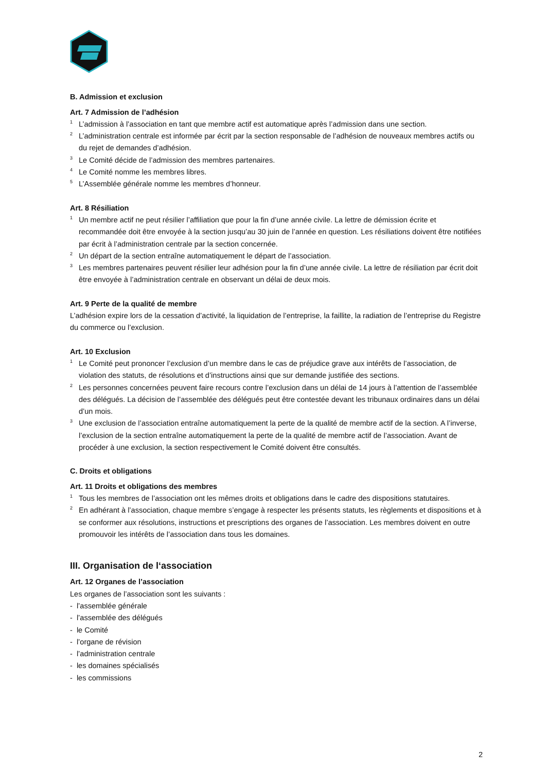B. Admission et exclusion
Art. 7 Admission de l’adhésion
<sup>1</sup> L’admission à l’association en tant que membre actif est automatique après l’admission dans une section.
<sup>2</sup> L’administration centrale est informée par écrit par la section responsable de l’adhésion de nouveaux membres actifs ou du rejet de demandes d’adhésion.
<sup>3</sup> Le Comité décide de l’admission des membres partenaires.
<sup>4</sup> Le Comité nomme les membres libres.
<sup>5</sup> L’Assemblée générale nomme les membres d’honneur.
Art. 8 Résiliation
<sup>1</sup> Un membre actif ne peut résilier l’affiliation que pour la fin d’une année civile. La lettre de démission écrite et recommandée doit être envoyée à la section jusqu’au 30 juin de l’année en question. Les résiliations doivent être notifiées par écrit à l’administration centrale par la section concernée.
<sup>2</sup> Un départ de la section entraîne automatiquement le départ de l’association.
<sup>3</sup> Les membres partenaires peuvent résilier leur adhésion pour la fin d’une année civile. La lettre de résiliation par écrit doit être envoyée à l’administration centrale en observant un délai de deux mois.
Art. 9 Perte de la qualité de membre
L’adhésion expire lors de la cessation d’activité, la liquidation de l’entreprise, la faillite, la radiation de l’entreprise du Registre du commerce ou l’exclusion.
Art. 10 Exclusion
<sup>1</sup> Le Comité peut prononcer l’exclusion d’un membre dans le cas de préjudice grave aux intérêts de l’association, de violation des statuts, de résolutions et d’instructions ainsi que sur demande justifiée des sections.
<sup>2</sup> Les personnes concernées peuvent faire recours contre l’exclusion dans un délai de 14 jours à l’attention de l’assemblée des délégués. La décision de l’assemblée des délégués peut être contestée devant les tribunaux ordinaires dans un délai d’un mois.
<sup>3</sup> Une exclusion de l’association entraîne automatiquement la perte de la qualité de membre actif de la section. A l’inverse, l’exclusion de la section entraîne automatiquement la perte de la qualité de membre actif de l’association. Avant de procéder à une exclusion, la section respectivement le Comité doivent être consultés.
C. Droits et obligations
Art. 11 Droits et obligations des membres
<sup>1</sup> Tous les membres de l’association ont les mêmes droits et obligations dans le cadre des dispositions statutaires.
<sup>2</sup> En adhérant à l’association, chaque membre s’engage à respecter les présents statuts, les règlements et dispositions et à se conformer aux résolutions, instructions et prescriptions des organes de l’association. Les membres doivent en outre promouvoir les intérêts de l’association dans tous les domaines.
III. Organisation de l‘association
Art. 12 Organes de l’association
Les organes de l’association sont les suivants :
- l’assemblée générale
- l’assemblée des délégués
- le Comité
- l’organe de révision
- l’administration centrale
- les domaines spécialisés
- les commissions
2